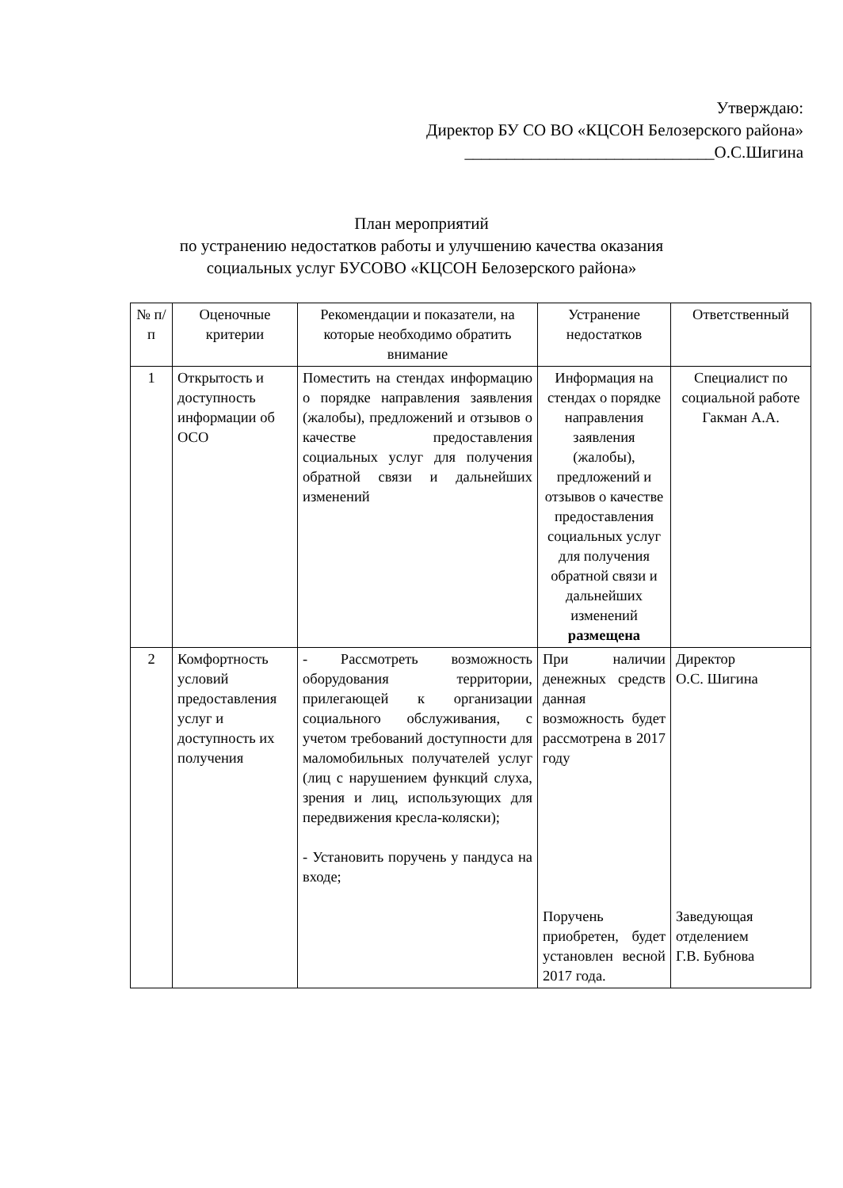Утверждаю:
Директор БУ СО ВО «КЦСОН Белозерского района»
______________________________О.С.Шигина
План мероприятий
по устранению недостатков работы и улучшению качества оказания
социальных услуг БУСОВО «КЦСОН Белозерского района»
| № п/п | Оценочные критерии | Рекомендации и показатели, на которые необходимо обратить внимание | Устранение недостатков | Ответственный |
| --- | --- | --- | --- | --- |
| 1 | Открытость и доступность информации об ОСО | Поместить на стендах информацию о порядке направления заявления (жалобы), предложений и отзывов о качестве предоставления социальных услуг для получения обратной связи и дальнейших изменений | Информация на стендах о порядке направления заявления (жалобы), предложений и отзывов о качестве предоставления социальных услуг для получения обратной связи и дальнейших изменений размещена | Специалист по социальной работе Гакман А.А. |
| 2 | Комфортность условий предоставления услуг и доступность их получения | - Рассмотреть возможность оборудования территории, прилегающей к организации социального обслуживания, с учетом требований доступности для маломобильных получателей услуг (лиц с нарушением функций слуха, зрения и лиц, использующих для передвижения кресла-коляски); - Установить поручень у пандуса на входе; | При наличии денежных средств данная возможность будет рассмотрена в 2017 году Поручень приобретен, будет установлен весной 2017 года. | Директор О.С. Шигина Заведующая отделением Г.В. Бубнова |